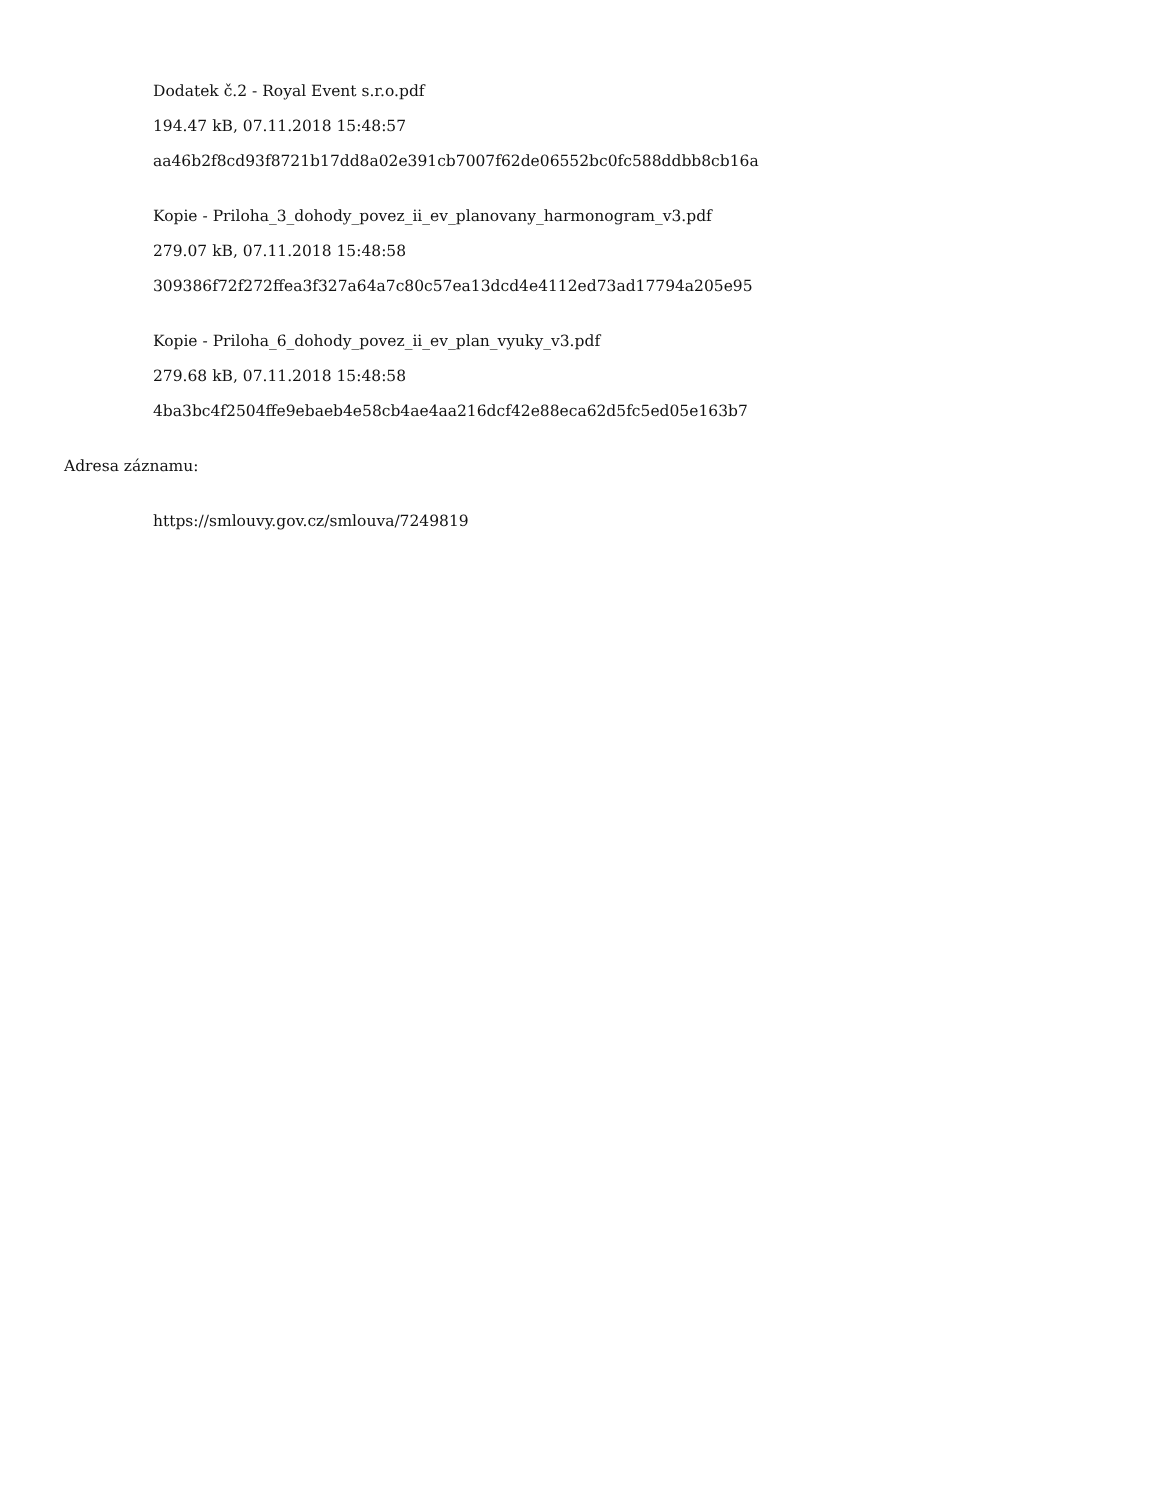Dodatek č.2 - Royal Event s.r.o.pdf
194.47 kB, 07.11.2018 15:48:57
aa46b2f8cd93f8721b17dd8a02e391cb7007f62de06552bc0fc588ddbb8cb16a
Kopie - Priloha_3_dohody_povez_ii_ev_planovany_harmonogram_v3.pdf
279.07 kB, 07.11.2018 15:48:58
309386f72f272ffea3f327a64a7c80c57ea13dcd4e4112ed73ad17794a205e95
Kopie - Priloha_6_dohody_povez_ii_ev_plan_vyuky_v3.pdf
279.68 kB, 07.11.2018 15:48:58
4ba3bc4f2504ffe9ebaeb4e58cb4ae4aa216dcf42e88eca62d5fc5ed05e163b7
Adresa záznamu:
https://smlouvy.gov.cz/smlouva/7249819